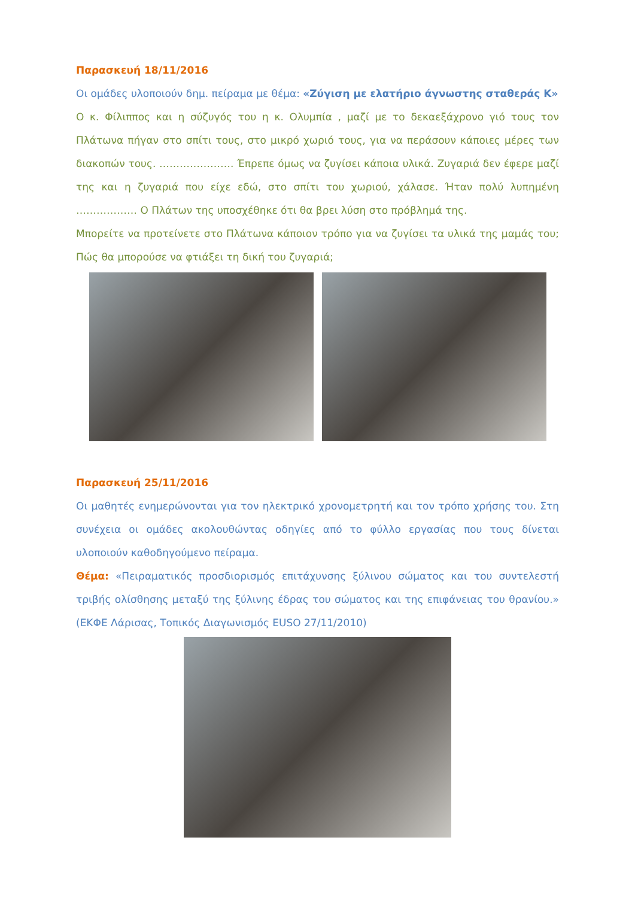Παρασκευή 18/11/2016
Οι ομάδες υλοποιούν δημ. πείραμα με θέμα: «Ζύγιση με ελατήριο άγνωστης σταθεράς Κ»
Ο κ. Φίλιππος και η σύζυγός του η κ. Ολυμπία , μαζί με το δεκαεξάχρονο γιό τους τον Πλάτωνα πήγαν στο σπίτι τους, στο μικρό χωριό τους, για να περάσουν κάποιες μέρες των διακοπών τους. …………………. Έπρεπε όμως να ζυγίσει κάποια υλικά. Ζυγαριά δεν έφερε μαζί της και η ζυγαριά που είχε εδώ, στο σπίτι του χωριού, χάλασε. Ήταν πολύ λυπημένη ……………… Ο Πλάτων της υποσχέθηκε ότι θα βρει λύση στο πρόβλημά της.
Μπορείτε να προτείνετε στο Πλάτωνα κάποιον τρόπο για να ζυγίσει τα υλικά της μαμάς του; Πώς θα μπορούσε να φτιάξει τη δική του ζυγαριά;
Παρασκευή 25/11/2016
Οι μαθητές ενημερώνονται για τον ηλεκτρικό χρονομετρητή και τον τρόπο χρήσης του. Στη συνέχεια οι ομάδες ακολουθώντας οδηγίες από το φύλλο εργασίας που τους δίνεται υλοποιούν καθοδηγούμενο πείραμα.
Θέμα: «Πειραματικός προσδιορισμός επιτάχυνσης ξύλινου σώματος και του συντελεστή τριβής ολίσθησης μεταξύ της ξύλινης έδρας του σώματος και της επιφάνειας του θρανίου.» (ΕΚΦΕ Λάρισας, Τοπικός Διαγωνισμός EUSO 27/11/2010)